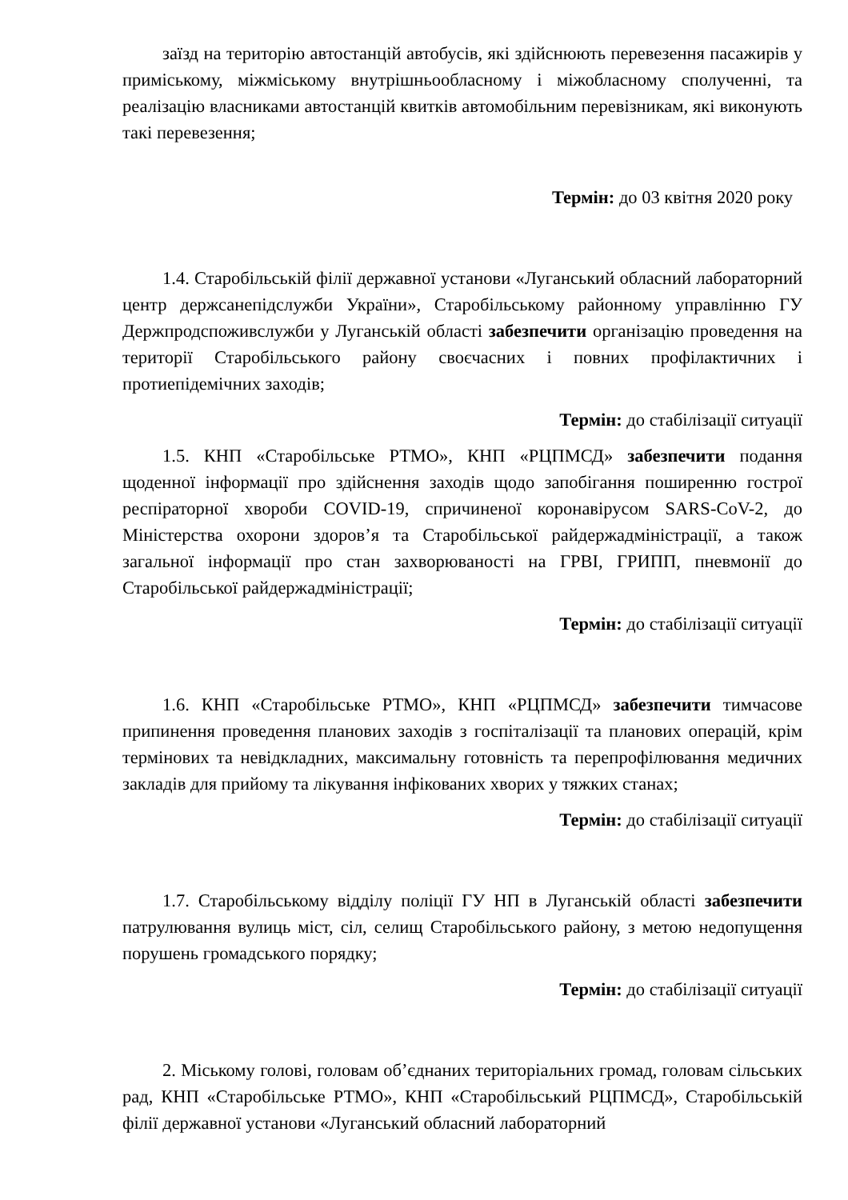заїзд на територію автостанцій автобусів, які здійснюють перевезення пасажирів у приміському, міжміському внутрішньообласному і міжобласному сполученні, та реалізацію власниками автостанцій квитків автомобільним перевізникам, які виконують такі перевезення;
Термін: до 03 квітня 2020 року
1.4. Старобільській філії державної установи «Луганський обласний лабораторний центр держсанепідслужби України», Старобільському районному управлінню ГУ Держпродспоживслужби у Луганській області забезпечити організацію проведення на території Старобільського району своєчасних і повних профілактичних і протиепідемічних заходів;
Термін: до стабілізації ситуації
1.5. КНП «Старобільське РТМО», КНП «РЦПМСД» забезпечити подання щоденної інформації про здійснення заходів щодо запобігання поширенню гострої респіраторної хвороби COVID-19, спричиненої коронавірусом SARS-CoV-2, до Міністерства охорони здоров’я та Старобільської райдержадміністрації, а також загальної інформації про стан захворюваності на ГРВІ, ГРИПП, пневмонії до Старобільської райдержадміністрації;
Термін: до стабілізації ситуації
1.6. КНП «Старобільське РТМО», КНП «РЦПМСД» забезпечити тимчасове припинення проведення планових заходів з госпіталізації та планових операцій, крім термінових та невідкладних, максимальну готовність та перепрофілювання медичних закладів для прийому та лікування інфікованих хворих у тяжких станах;
Термін: до стабілізації ситуації
1.7. Старобільському відділу поліції ГУ НП в Луганській області забезпечити патрулювання вулиць міст, сіл, селищ Старобільського району, з метою недопущення порушень громадського порядку;
Термін: до стабілізації ситуації
2. Міському голові, головам об’єднаних територіальних громад, головам сільських рад, КНП «Старобільське РТМО», КНП «Старобільський РЦПМСД», Старобільській філії державної установи «Луганський обласний лабораторний